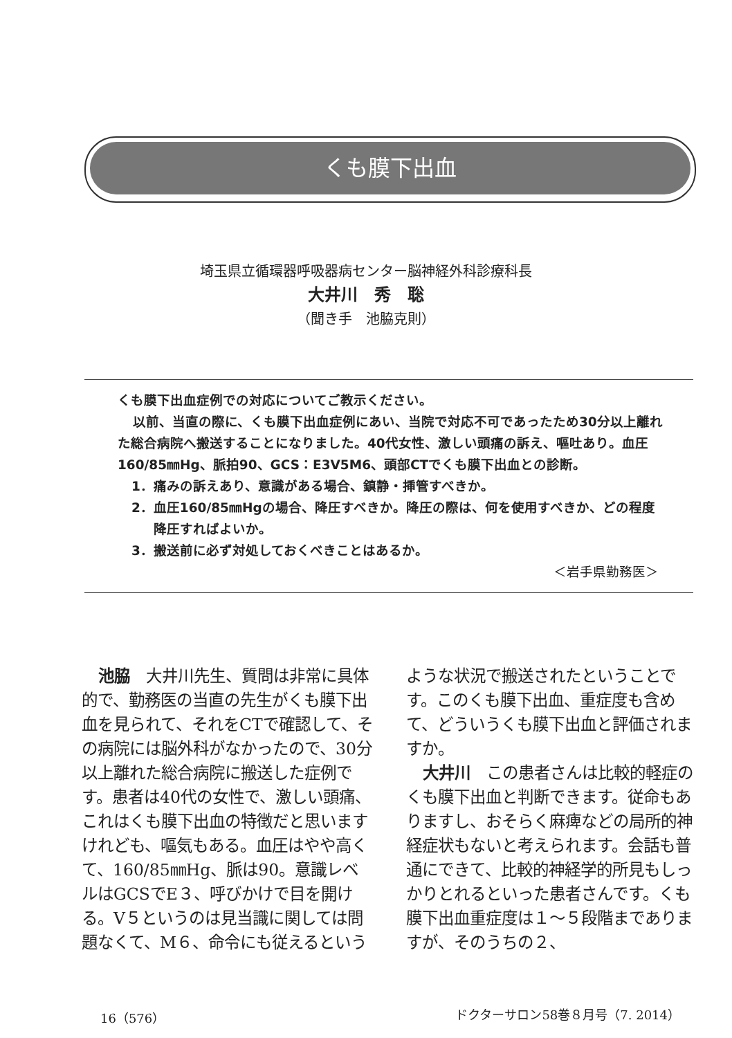くも膜下出血
埼玉県立循環器呼吸器病センター脳神経外科診療科長
大井川　秀　聡
（聞き手　池脇克則）
くも膜下出血症例での対応についてご教示ください。
以前、当直の際に、くも膜下出血症例にあい、当院で対応不可であったため30分以上離れた総合病院へ搬送することになりました。40代女性、激しい頭痛の訴え、嘔吐あり。血圧160/85㎜Hg、脈拍90、GCS：E3V5M6、頭部CTでくも膜下出血との診断。
1．痛みの訴えあり、意識がある場合、鎮静・挿管すべきか。
2．血圧160/85㎜Hgの場合、降圧すべきか。降圧の際は、何を使用すべきか、どの程度降圧すればよいか。
3．搬送前に必ず対処しておくべきことはあるか。
＜岩手県勤務医＞
池脇　大井川先生、質問は非常に具体的で、勤務医の当直の先生がくも膜下出血を見られて、それをCTで確認して、その病院には脳外科がなかったので、30分以上離れた総合病院に搬送した症例です。患者は40代の女性で、激しい頭痛、これはくも膜下出血の特徴だと思いますけれども、嘔気もある。血圧はやや高くて、160/85㎜Hg、脈は90。意識レベルはGCSでE３、呼びかけで目を開ける。V５というのは見当識に関しては問題なくて、M６、命令にも従えるというような状況で搬送されたということです。このくも膜下出血、重症度も含めて、どういうくも膜下出血と評価されますか。
大井川　この患者さんは比較的軽症のくも膜下出血と判断できます。従命もありますし、おそらく麻痺などの局所的神経症状もないと考えられます。会話も普通にできて、比較的神経学的所見もしっかりとれるといった患者さんです。くも膜下出血重症度は１～５段階までありますが、そのうちの２、
16（576） ドクターサロン58巻８月号（7. 2014）